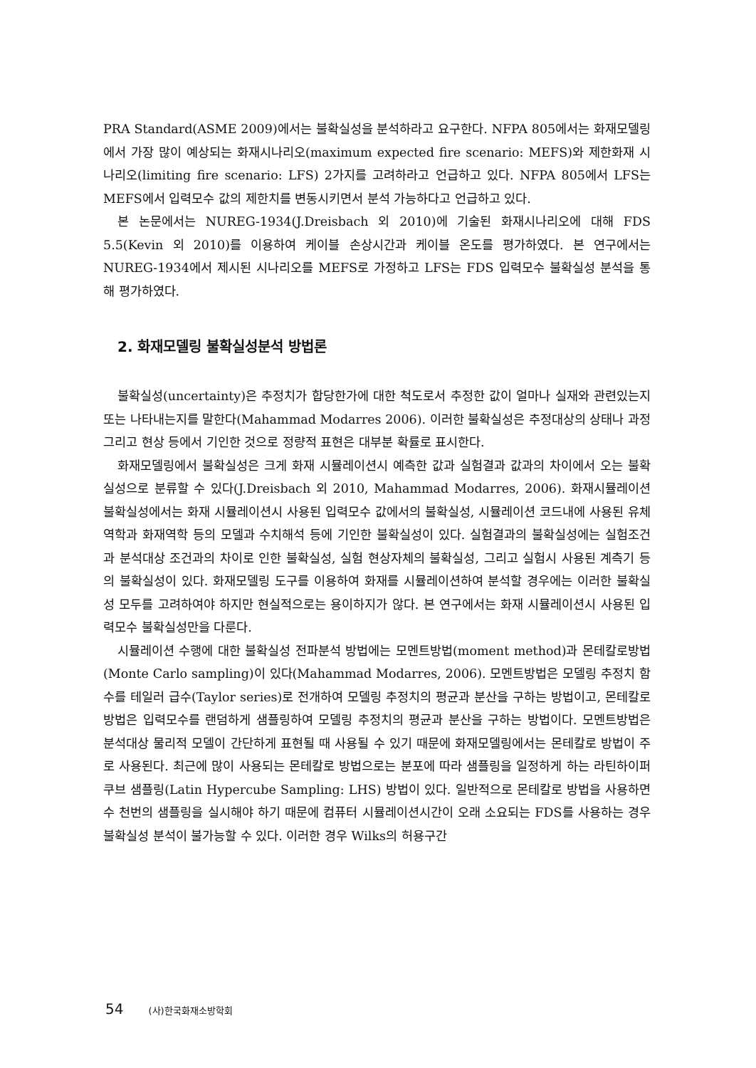PRA Standard(ASME 2009)에서는 불확실성을 분석하라고 요구한다. NFPA 805에서는 화재모델링에서 가장 많이 예상되는 화재시나리오(maximum expected fire scenario: MEFS)와 제한화재 시나리오(limiting fire scenario: LFS) 2가지를 고려하라고 언급하고 있다. NFPA 805에서 LFS는 MEFS에서 입력모수 값의 제한치를 변동시키면서 분석 가능하다고 언급하고 있다.
본 논문에서는 NUREG-1934(J.Dreisbach 외 2010)에 기술된 화재시나리오에 대해 FDS 5.5(Kevin 외 2010)를 이용하여 케이블 손상시간과 케이블 온도를 평가하였다. 본 연구에서는 NUREG-1934에서 제시된 시나리오를 MEFS로 가정하고 LFS는 FDS 입력모수 불확실성 분석을 통해 평가하였다.
2. 화재모델링 불확실성분석 방법론
불확실성(uncertainty)은 추정치가 합당한가에 대한 척도로서 추정한 값이 얼마나 실재와 관련있는지 또는 나타내는지를 말한다(Mahammad Modarres 2006). 이러한 불확실성은 추정대상의 상태나 과정 그리고 현상 등에서 기인한 것으로 정량적 표현은 대부분 확률로 표시한다.
화재모델링에서 불확실성은 크게 화재 시뮬레이션시 예측한 값과 실험결과 값과의 차이에서 오는 불확실성으로 분류할 수 있다(J.Dreisbach 외 2010, Mahammad Modarres, 2006). 화재시뮬레이션 불확실성에서는 화재 시뮬레이션시 사용된 입력모수 값에서의 불확실성, 시뮬레이션 코드내에 사용된 유체역학과 화재역학 등의 모델과 수치해석 등에 기인한 불확실성이 있다. 실험결과의 불확실성에는 실험조건과 분석대상 조건과의 차이로 인한 불확실성, 실험 현상자체의 불확실성, 그리고 실험시 사용된 계측기 등의 불확실성이 있다. 화재모델링 도구를 이용하여 화재를 시뮬레이션하여 분석할 경우에는 이러한 불확실성 모두를 고려하여야 하지만 현실적으로는 용이하지가 않다. 본 연구에서는 화재 시뮬레이션시 사용된 입력모수 불확실성만을 다룬다.
시뮬레이션 수행에 대한 불확실성 전파분석 방법에는 모멘트방법(moment method)과 몬테칼로방법(Monte Carlo sampling)이 있다(Mahammad Modarres, 2006). 모멘트방법은 모델링 추정치 함수를 테일러 급수(Taylor series)로 전개하여 모델링 추정치의 평균과 분산을 구하는 방법이고, 몬테칼로방법은 입력모수를 랜덤하게 샘플링하여 모델링 추정치의 평균과 분산을 구하는 방법이다. 모멘트방법은 분석대상 물리적 모델이 간단하게 표현될 때 사용될 수 있기 때문에 화재모델링에서는 몬테칼로 방법이 주로 사용된다. 최근에 많이 사용되는 몬테칼로 방법으로는 분포에 따라 샘플링을 일정하게 하는 라틴하이퍼쿠브 샘플링(Latin Hypercube Sampling: LHS) 방법이 있다. 일반적으로 몬테칼로 방법을 사용하면 수 천번의 샘플링을 실시해야 하기 때문에 컴퓨터 시뮬레이션시간이 오래 소요되는 FDS를 사용하는 경우 불확실성 분석이 불가능할 수 있다. 이러한 경우 Wilks의 허용구간
54 (사)한국화재소방학회